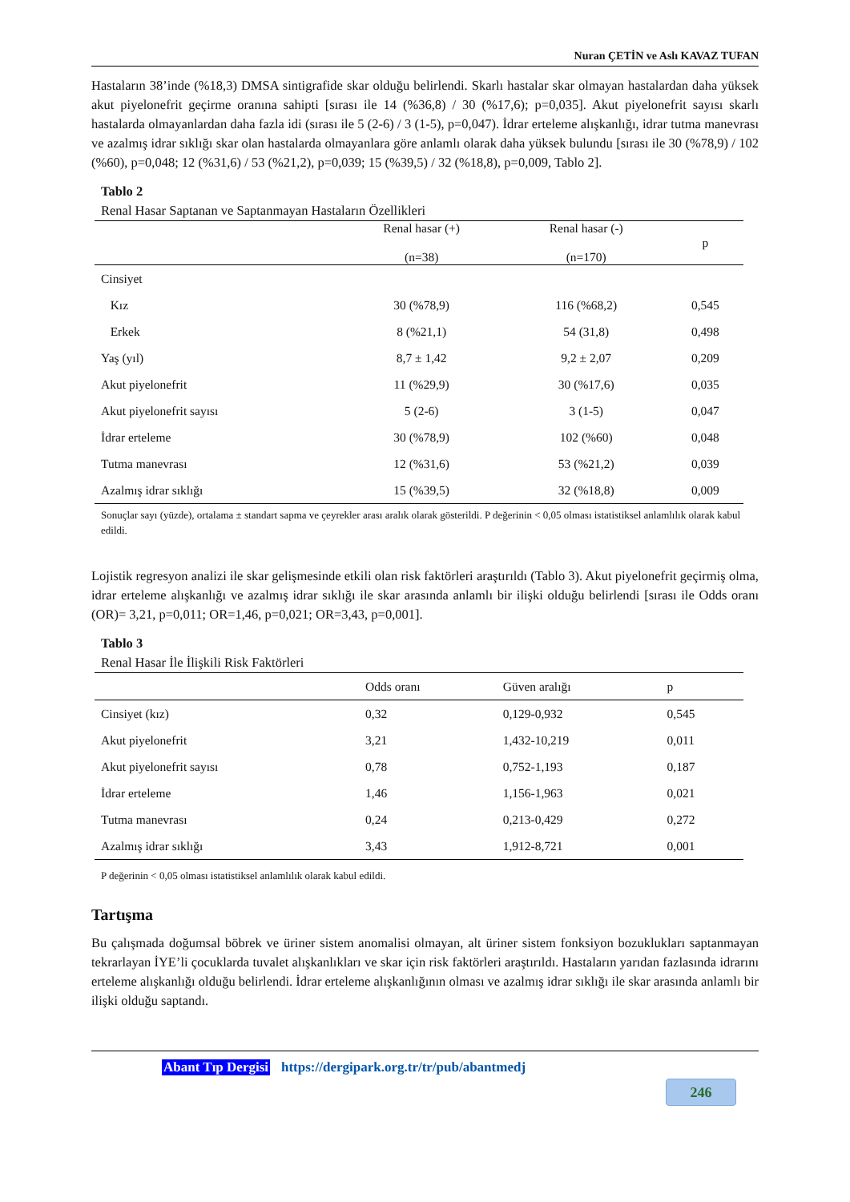Nuran ÇETİN ve Aslı KAVAZ TUFAN
Hastaların 38’inde (%18,3) DMSA sintigrafide skar olduğu belirlendi. Skarlı hastalar skar olmayan hastalardan daha yüksek akut piyelonefrit geçirme oranına sahipti [sırası ile 14 (%36,8) / 30 (%17,6); p=0,035]. Akut piyelonefrit sayısı skarlı hastalarda olmayanlardan daha fazla idi (sırası ile 5 (2-6) / 3 (1-5), p=0,047). İdrar erteleme alışkanlığı, idrar tutma manevrası ve azalmış idrar sıklığı skar olan hastalarda olmayanlara göre anlamlı olarak daha yüksek bulundu [sırası ile 30 (%78,9) / 102 (%60), p=0,048; 12 (%31,6) / 53 (%21,2), p=0,039; 15 (%39,5) / 32 (%18,8), p=0,009, Tablo 2].
Tablo 2
Renal Hasar Saptanan ve Saptanmayan Hastaların Özellikleri
| | Renal hasar (+) (n=38) | Renal hasar (-) (n=170) | p |
| --- | --- | --- | --- |
| Cinsiyet | | | |
| Kız | 30 (%78,9) | 116 (%68,2) | 0,545 |
| Erkek | 8 (%21,1) | 54 (31,8) | 0,498 |
| Yaş (yıl) | 8,7 ± 1,42 | 9,2 ± 2,07 | 0,209 |
| Akut piyelonefrit | 11 (%29,9) | 30 (%17,6) | 0,035 |
| Akut piyelonefrit sayısı | 5 (2-6) | 3 (1-5) | 0,047 |
| İdrar erteleme | 30 (%78,9) | 102 (%60) | 0,048 |
| Tutma manevrası | 12 (%31,6) | 53 (%21,2) | 0,039 |
| Azalmış idrar sıklığı | 15 (%39,5) | 32 (%18,8) | 0,009 |
Sonuçlar sayı (yüzde), ortalama ± standart sapma ve çeyrekler arası aralık olarak gösterildi. P değerinin < 0,05 olması istatistiksel anlamlılık olarak kabul edildi.
Lojistik regresyon analizi ile skar gelişmesinde etkili olan risk faktörleri araştırıldı (Tablo 3). Akut piyelonefrit geçirmiş olma, idrar erteleme alışkanlığı ve azalmış idrar sıklığı ile skar arasında anlamlı bir ilişki olduğu belirlendi [sırası ile Odds oranı (OR)= 3,21, p=0,011; OR=1,46, p=0,021; OR=3,43, p=0,001].
Tablo 3
Renal Hasar İle İlişkili Risk Faktörleri
| | Odds oranı | Güven aralığı | p |
| --- | --- | --- | --- |
| Cinsiyet (kız) | 0,32 | 0,129-0,932 | 0,545 |
| Akut piyelonefrit | 3,21 | 1,432-10,219 | 0,011 |
| Akut piyelonefrit sayısı | 0,78 | 0,752-1,193 | 0,187 |
| İdrar erteleme | 1,46 | 1,156-1,963 | 0,021 |
| Tutma manevrası | 0,24 | 0,213-0,429 | 0,272 |
| Azalmış idrar sıklığı | 3,43 | 1,912-8,721 | 0,001 |
P değerinin < 0,05 olması istatistiksel anlamlılık olarak kabul edildi.
Tartışma
Bu çalışmada doğumsal böbrek ve üriner sistem anomalisi olmayan, alt üriner sistem fonksiyon bozuklukları saptanmayan tekrarlayan İYE’li çocuklarda tuvalet alışkanlıkları ve skar için risk faktörleri araştırıldı. Hastaların yarıdan fazlasında idrarını erteleme alışkanlığı olduğu belirlendi. İdrar erteleme alışkanlığının olması ve azalmış idrar sıklığı ile skar arasında anlamlı bir ilişki olduğu saptandı.
Abant Tıp Dergisi https://dergipark.org.tr/tr/pub/abantmedj
246